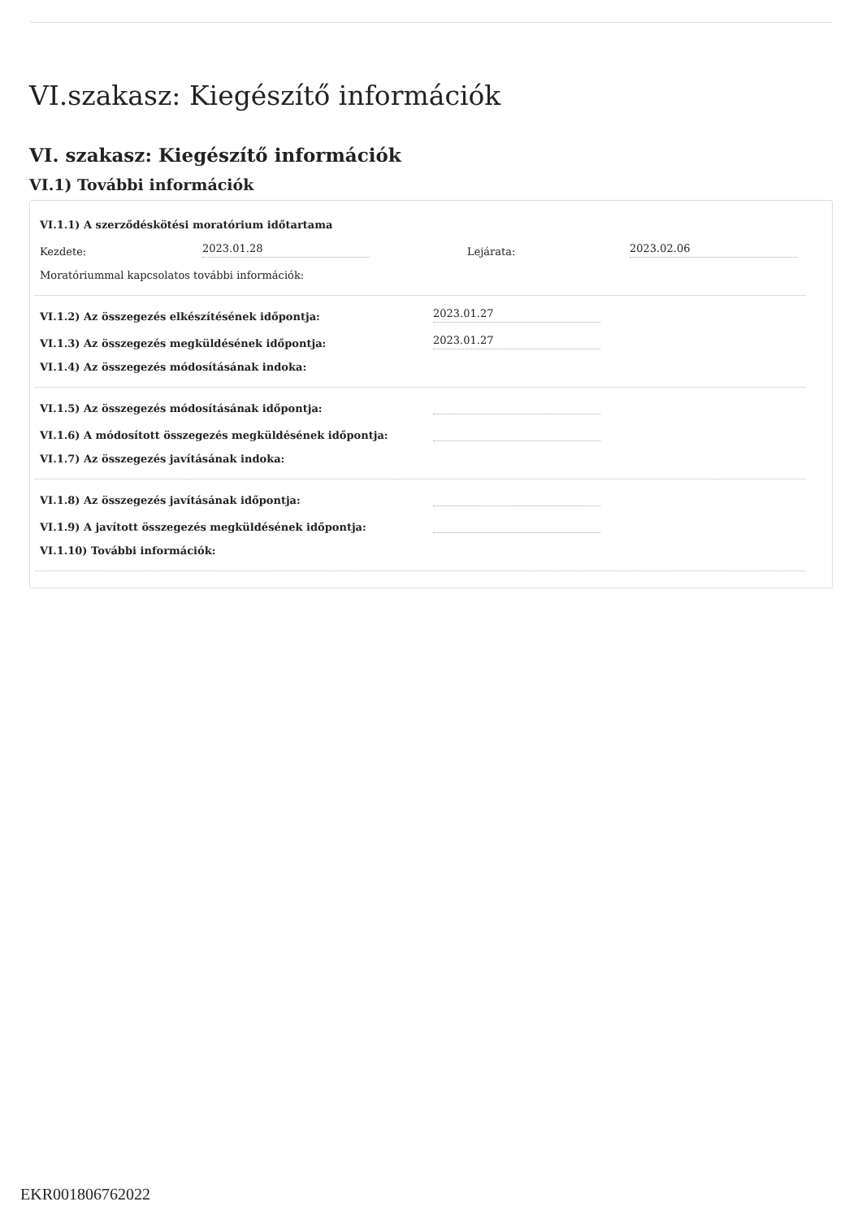VI.szakasz: Kiegészítő információk
VI. szakasz: Kiegészítő információk
VI.1) További információk
VI.1.1) A szerződéskötési moratórium időtartama
Kezdete: 2023.01.28 Lejárata: 2023.02.06
Moratóriummal kapcsolatos további információk:
VI.1.2) Az összegezés elkészítésének időpontja: 2023.01.27
VI.1.3) Az összegezés megküldésének időpontja: 2023.01.27
VI.1.4) Az összegezés módosításának indoka:
VI.1.5) Az összegezés módosításának időpontja:
VI.1.6) A módosított összegezés megküldésének időpontja:
VI.1.7) Az összegezés javításának indoka:
VI.1.8) Az összegezés javításának időpontja:
VI.1.9) A javított összegezés megküldésének időpontja:
VI.1.10) További információk:
EKR001806762022